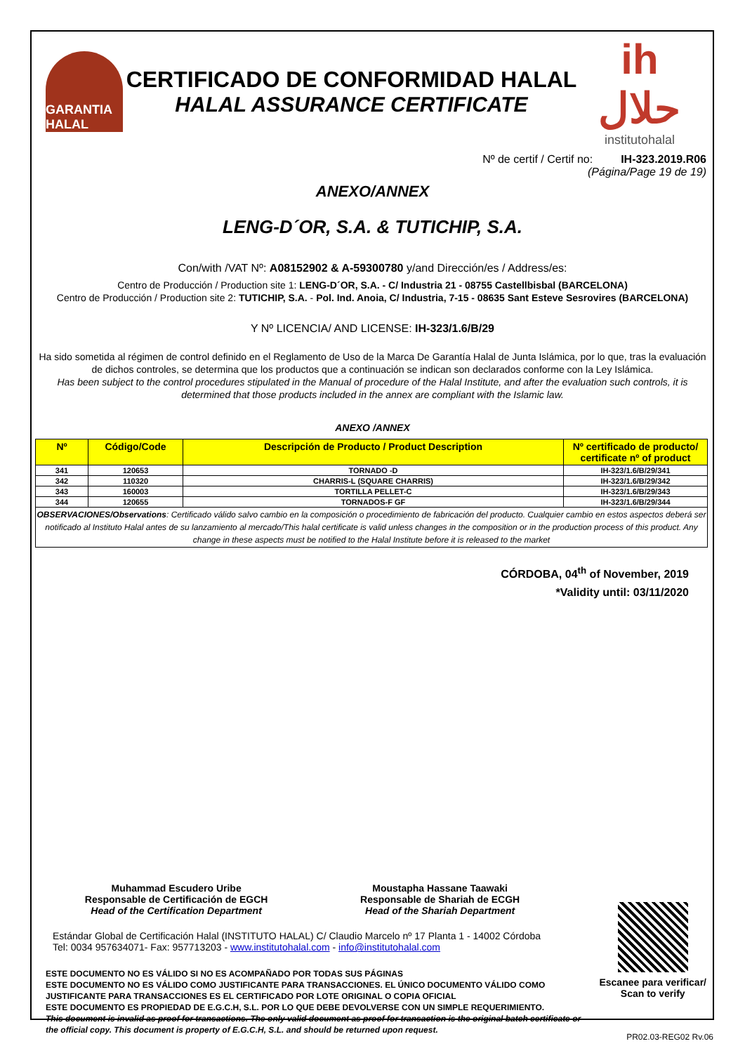GARANTIA HALAL
CERTIFICADO DE CONFORMIDAD HALAL
HALAL ASSURANCE CERTIFICATE
ih حلال
institutohalal
Nº de certif / Certif no: IH-323.2019.R06
(Página/Page 19 de 19)
ANEXO/ANNEX
LENG-D´OR, S.A. & TUTICHIP, S.A.
Con/with /VAT Nº: A08152902 & A-59300780 y/and Dirección/es / Address/es:
Centro de Producción / Production site 1: LENG-D´OR, S.A. - C/ Industria 21 - 08755 Castellbisbal (BARCELONA)
Centro de Producción / Production site 2: TUTICHIP, S.A. - Pol. Ind. Anoia, C/ Industria, 7-15 - 08635 Sant Esteve Sesrovires (BARCELONA)
Y Nº LICENCIA/ AND LICENSE: IH-323/1.6/B/29
Ha sido sometida al régimen de control definido en el Reglamento de Uso de la Marca De Garantía Halal de Junta Islámica, por lo que, tras la evaluación de dichos controles, se determina que los productos que a continuación se indican son declarados conforme con la Ley Islámica.
Has been subject to the control procedures stipulated in the Manual of procedure of the Halal Institute, and after the evaluation such controls, it is determined that those products included in the annex are compliant with the Islamic law.
ANEXO /ANNEX
| Nº | Código/Code | Descripción de Producto / Product Description | Nº certificado de producto/ certificate nº of product |
| --- | --- | --- | --- |
| 341 | 120653 | TORNADO -D | IH-323/1.6/B/29/341 |
| 342 | 110320 | CHARRIS-L (SQUARE CHARRIS) | IH-323/1.6/B/29/342 |
| 343 | 160003 | TORTILLA PELLET-C | IH-323/1.6/B/29/343 |
| 344 | 120655 | TORNADOS-F GF | IH-323/1.6/B/29/344 |
| OBSERVACIONES/Observations : Certificado válido salvo cambio en la composición o procedimiento de fabricación del producto. Cualquier cambio en estos aspectos deberá ser notificado al Instituto Halal antes de su lanzamiento al mercado/This halal certificate is valid unless changes in the composition or in the production process of this product. Any change in these aspects must be notified to the Halal Institute before it is released to the market | | | |
CÓRDOBA, 04<sup>th</sup> of November, 2019
*Validity until: 03/11/2020
Muhammad Escudero Uribe
Responsable de Certificación de EGCH
Head of the Certification Department
Moustapha Hassane Taawaki
Responsable de Shariah de ECGH
Head of the Shariah Department
Estándar Global de Certificación Halal (INSTITUTO HALAL) C/ Claudio Marcelo nº 17 Planta 1 - 14002 Córdoba
Tel: 0034 957634071- Fax: 957713203 - www.institutohalal.com - info@institutohalal.com
ESTE DOCUMENTO NO ES VÁLIDO SI NO ES ACOMPAÑADO POR TODAS SUS PÁGINAS
ESTE DOCUMENTO NO ES VÁLIDO COMO JUSTIFICANTE PARA TRANSACCIONES. EL ÚNICO DOCUMENTO VÁLIDO COMO JUSTIFICANTE PARA TRANSACCIONES ES EL CERTIFICADO POR LOTE ORIGINAL O COPIA OFICIAL
ESTE DOCUMENTO ES PROPIEDAD DE E.G.C.H, S.L. POR LO QUE DEBE DEVOLVERSE CON UN SIMPLE REQUERIMIENTO.
This document is invalid as proof for transactions. The only valid document as proof for transaction is the original batch certificate or the official copy. This document is property of E.G.C.H, S.L. and should be returned upon request.
Escanee para verificar/
Scan to verify
PR02.03-REG02 Rv.06